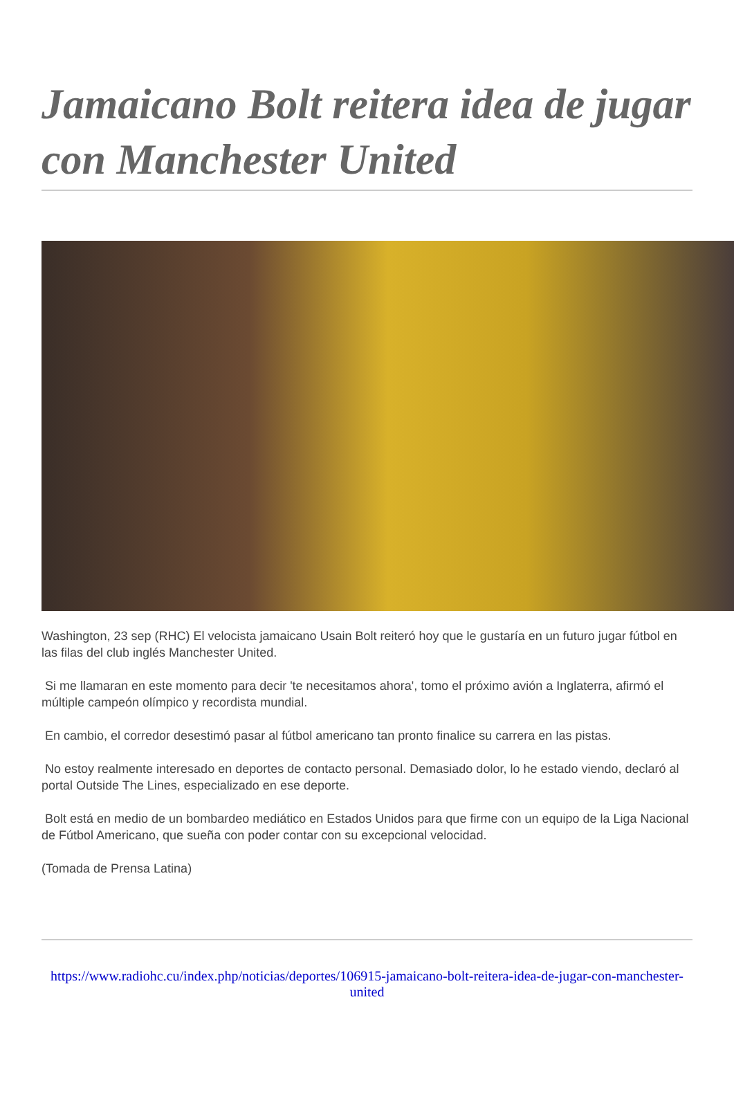Jamaicano Bolt reitera idea de jugar con Manchester United
Washington, 23 sep (RHC) El velocista jamaicano Usain Bolt reiteró hoy que le gustaría en un futuro jugar fútbol en las filas del club inglés Manchester United.
Si me llamaran en este momento para decir 'te necesitamos ahora', tomo el próximo avión a Inglaterra, afirmó el múltiple campeón olímpico y recordista mundial.
En cambio, el corredor desestimó pasar al fútbol americano tan pronto finalice su carrera en las pistas.
No estoy realmente interesado en deportes de contacto personal. Demasiado dolor, lo he estado viendo, declaró al portal Outside The Lines, especializado en ese deporte.
Bolt está en medio de un bombardeo mediático en Estados Unidos para que firme con un equipo de la Liga Nacional de Fútbol Americano, que sueña con poder contar con su excepcional velocidad.
(Tomada de Prensa Latina)
https://www.radiohc.cu/index.php/noticias/deportes/106915-jamaicano-bolt-reitera-idea-de-jugar-con-manchester-united